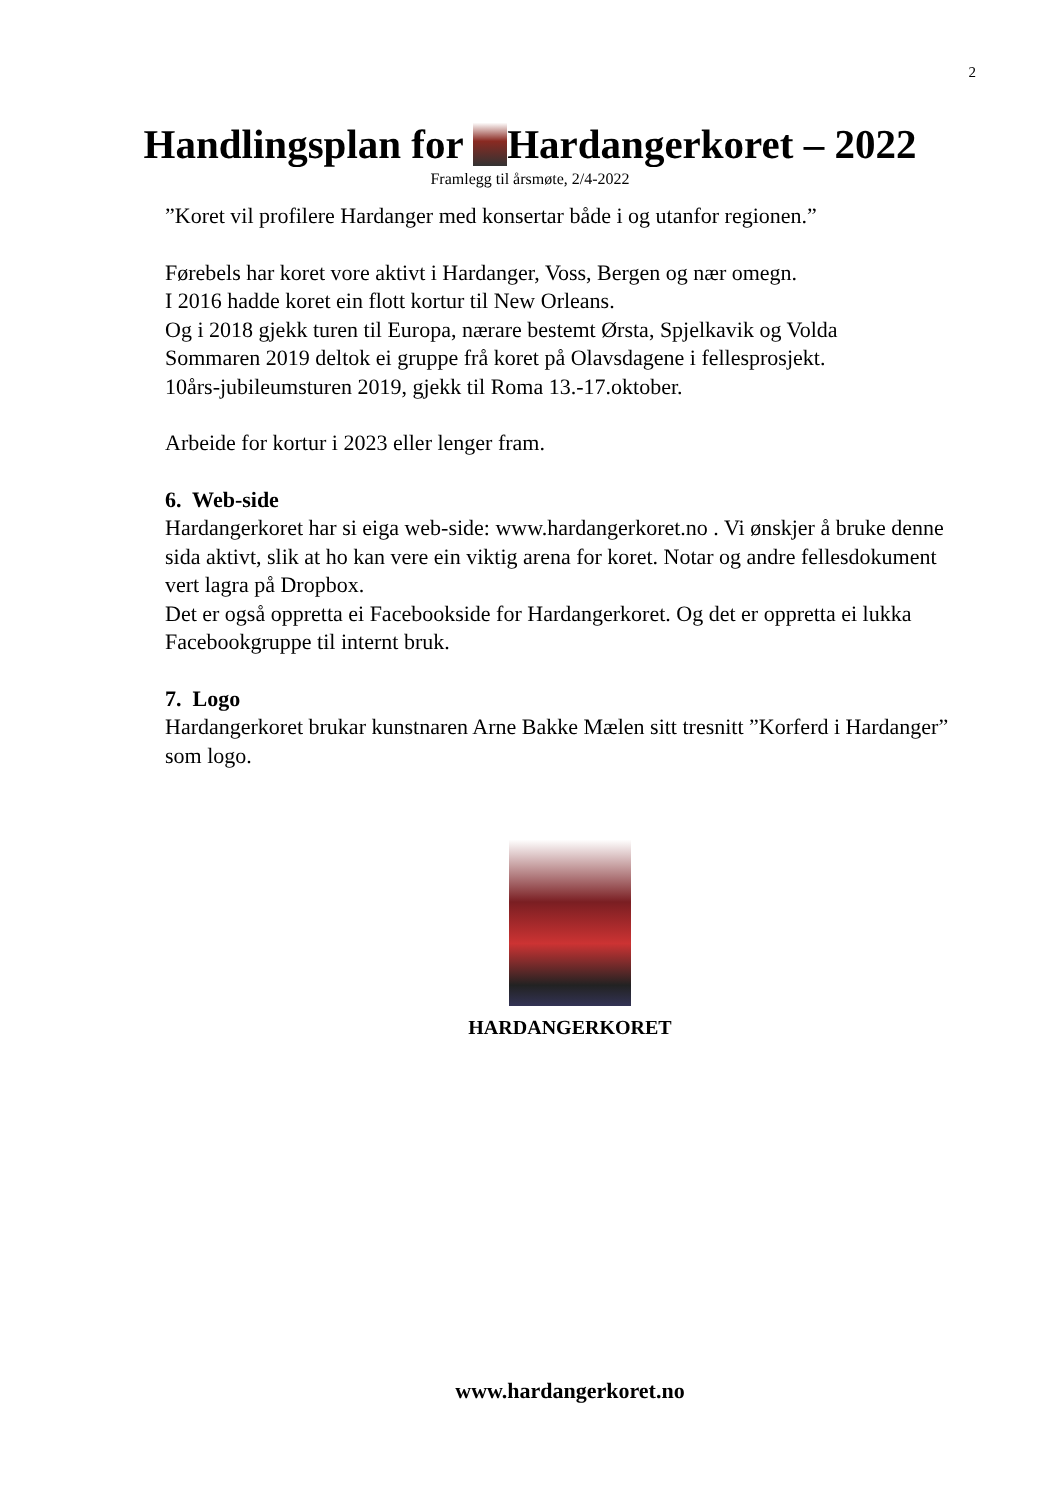2
Handlingsplan for Hardangerkoret – 2022
Framlegg til årsmøte, 2/4-2022
”Koret vil profilere Hardanger med konsertar både i og utanfor regionen.”
Førebels har koret vore aktivt i Hardanger, Voss, Bergen og nær omegn.
I 2016 hadde koret ein flott kortur til New Orleans.
Og i 2018 gjekk turen til Europa, nærare bestemt Ørsta, Spjelkavik og Volda
Sommaren 2019 deltok ei gruppe frå koret på Olavsdagene i fellesprosjekt.
10års-jubileumsturen 2019, gjekk til Roma 13.-17.oktober.
Arbeide for kortur i 2023 eller lenger fram.
6. Web-side
Hardangerkoret har si eiga web-side: www.hardangerkoret.no . Vi ønskjer å bruke denne sida aktivt, slik at ho kan vere ein viktig arena for koret. Notar og andre fellesdokument vert lagra på Dropbox.
Det er også oppretta ei Facebookside for Hardangerkoret. Og det er oppretta ei lukka Facebookgruppe til internt bruk.
7. Logo
Hardangerkoret brukar kunstnaren Arne Bakke Mælen sitt tresnitt ”Korferd i Hardanger” som logo.
HARDANGERKORET
www.hardangerkoret.no